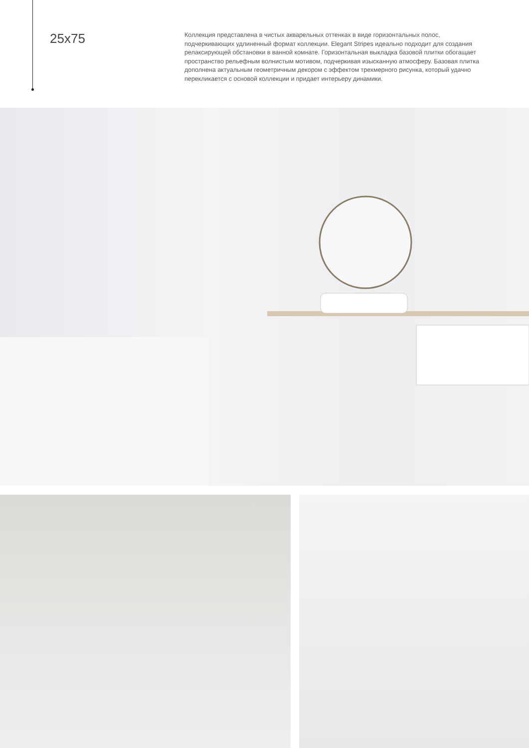25x75
Коллекция представлена в чистых акварельных оттенках в виде горизонтальных полос, подчеркивающих удлиненный формат коллекции. Elegant Stripes идеально подходит для создания релаксирующей обстановки в ванной комнате. Горизонтальная выкладка базовой плитки обогащает пространство рельефным волнистым мотивом, подчеркивая изысканную атмосферу. Базовая плитка дополнена актуальным геометричным декором с эффектом трехмерного рисунка, который удачно перекликается с основой коллекции и придает интерьеру динамики.